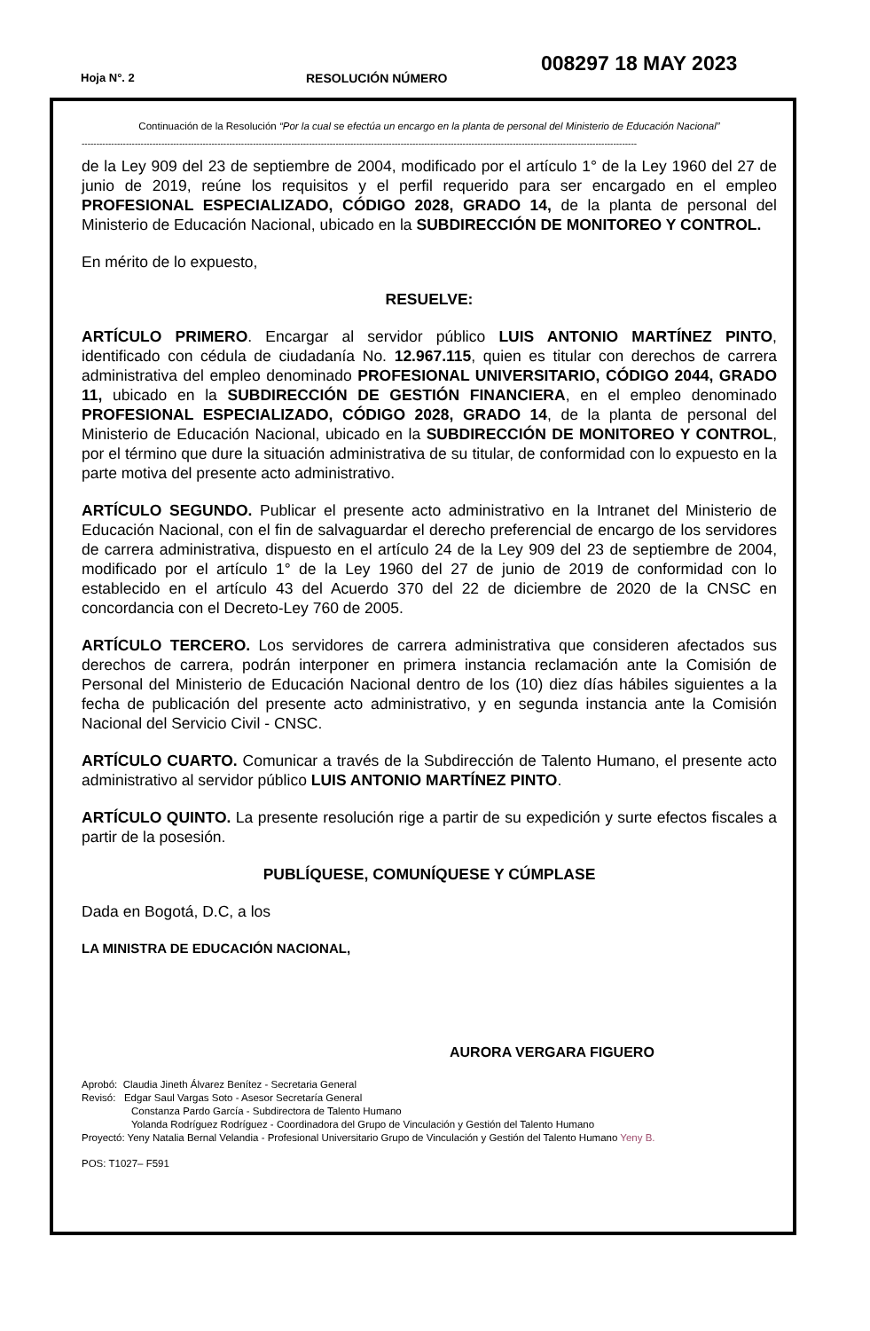Hoja N°. 2 RESOLUCIÓN NÚMERO
008297 18 MAY 2023
Continuación de la Resolución “Por la cual se efectúa un encargo en la planta de personal del Ministerio de Educación Nacional”
--------------------------------------------------------------------------------------------------------------------------------------------------------------------------------------------
de la Ley 909 del 23 de septiembre de 2004, modificado por el artículo 1° de la Ley 1960 del 27 de junio de 2019, reúne los requisitos y el perfil requerido para ser encargado en el empleo PROFESIONAL ESPECIALIZADO, CÓDIGO 2028, GRADO 14, de la planta de personal del Ministerio de Educación Nacional, ubicado en la SUBDIRECCIÓN DE MONITOREO Y CONTROL.
En mérito de lo expuesto,
RESUELVE:
ARTÍCULO PRIMERO. Encargar al servidor público LUIS ANTONIO MARTÍNEZ PINTO, identificado con cédula de ciudadanía No. 12.967.115, quien es titular con derechos de carrera administrativa del empleo denominado PROFESIONAL UNIVERSITARIO, CÓDIGO 2044, GRADO 11, ubicado en la SUBDIRECCIÓN DE GESTIÓN FINANCIERA, en el empleo denominado PROFESIONAL ESPECIALIZADO, CÓDIGO 2028, GRADO 14, de la planta de personal del Ministerio de Educación Nacional, ubicado en la SUBDIRECCIÓN DE MONITOREO Y CONTROL, por el término que dure la situación administrativa de su titular, de conformidad con lo expuesto en la parte motiva del presente acto administrativo.
ARTÍCULO SEGUNDO. Publicar el presente acto administrativo en la Intranet del Ministerio de Educación Nacional, con el fin de salvaguardar el derecho preferencial de encargo de los servidores de carrera administrativa, dispuesto en el artículo 24 de la Ley 909 del 23 de septiembre de 2004, modificado por el artículo 1° de la Ley 1960 del 27 de junio de 2019 de conformidad con lo establecido en el artículo 43 del Acuerdo 370 del 22 de diciembre de 2020 de la CNSC en concordancia con el Decreto-Ley 760 de 2005.
ARTÍCULO TERCERO. Los servidores de carrera administrativa que consideren afectados sus derechos de carrera, podrán interponer en primera instancia reclamación ante la Comisión de Personal del Ministerio de Educación Nacional dentro de los (10) diez días hábiles siguientes a la fecha de publicación del presente acto administrativo, y en segunda instancia ante la Comisión Nacional del Servicio Civil - CNSC.
ARTÍCULO CUARTO. Comunicar a través de la Subdirección de Talento Humano, el presente acto administrativo al servidor público LUIS ANTONIO MARTÍNEZ PINTO.
ARTÍCULO QUINTO. La presente resolución rige a partir de su expedición y surte efectos fiscales a partir de la posesión.
PUBLÍQUESE, COMUNÍQUESE Y CÚMPLASE
Dada en Bogotá, D.C, a los
LA MINISTRA DE EDUCACIÓN NACIONAL,
AURORA VERGARA FIGUERO
Aprobó: Claudia Jineth Álvarez Benítez - Secretaria General
Revisó: Edgar Saul Vargas Soto - Asesor Secretaría General
Constanza Pardo García - Subdirectora de Talento Humano
Yolanda Rodríguez Rodríguez - Coordinadora del Grupo de Vinculación y Gestión del Talento Humano
Proyectó: Yeny Natalia Bernal Velandia - Profesional Universitario Grupo de Vinculación y Gestión del Talento Humano Yeny B.
POS: T1027– F591